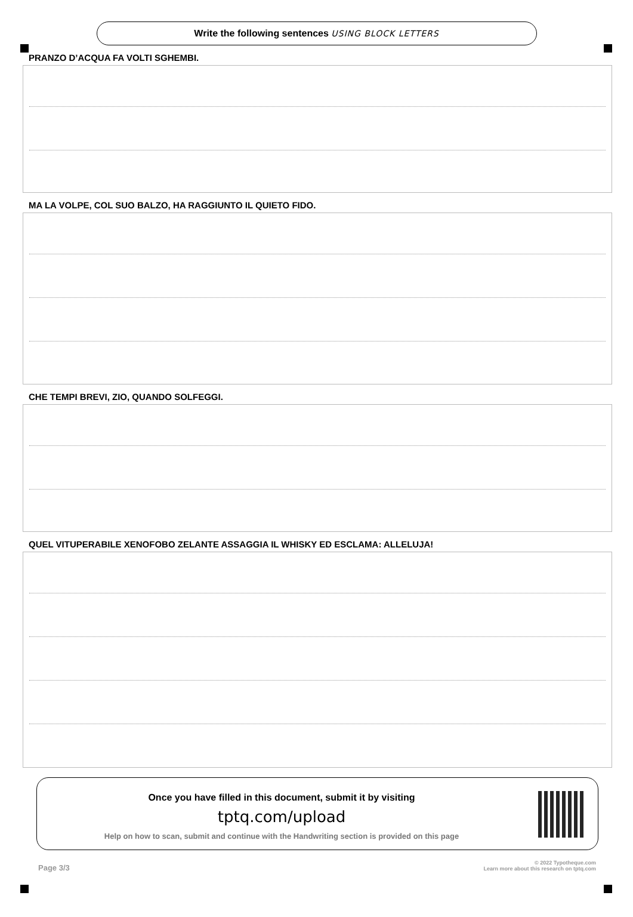Write the following sentences USING BLOCK LETTERS
PRANZO D’ACQUA FA VOLTI SGHEMBI.
MA LA VOLPE, COL SUO BALZO, HA RAGGIUNTO IL QUIETO FIDO.
CHE TEMPI BREVI, ZIO, QUANDO SOLFEGGI.
QUEL VITUPERABILE XENOFOBO ZELANTE ASSAGGIA IL WHISKY ED ESCLAMA: ALLELUJA!
Once you have filled in this document, submit it by visiting
tptq.com/upload
Help on how to scan, submit and continue with the Handwriting section is provided on this page
Page 3/3 © 2022 Typotheque.com
Learn more about this research on tptq.com